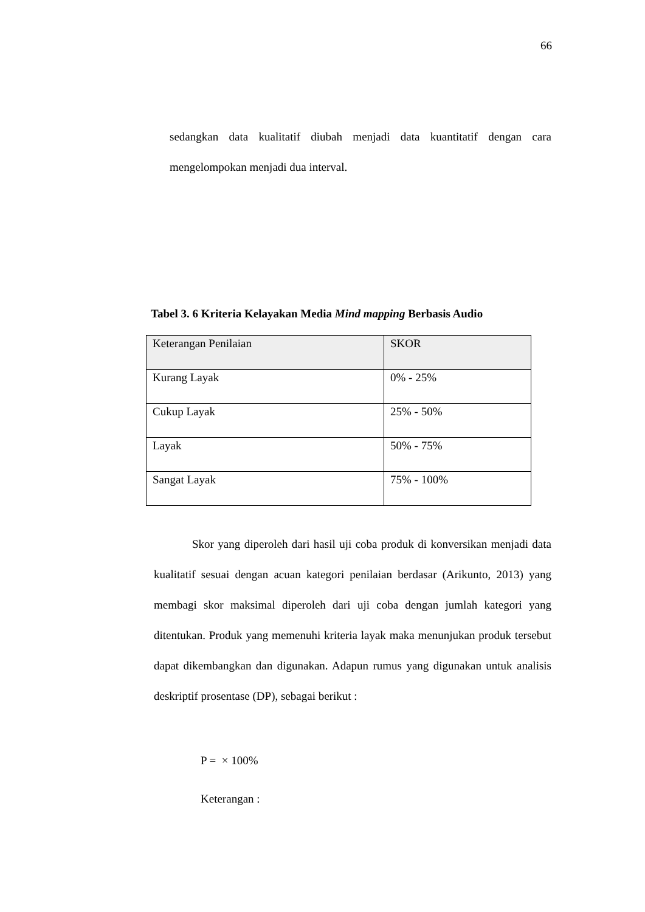66
sedangkan data kualitatif diubah menjadi data kuantitatif dengan cara mengelompokan menjadi dua interval.
Tabel 3. 6 Kriteria Kelayakan Media Mind mapping Berbasis Audio
| Keterangan Penilaian | SKOR |
| --- | --- |
| Kurang Layak | 0% - 25% |
| Cukup Layak | 25% - 50% |
| Layak | 50% - 75% |
| Sangat Layak | 75% - 100% |
Skor yang diperoleh dari hasil uji coba produk di konversikan menjadi data kualitatif sesuai dengan acuan kategori penilaian berdasar (Arikunto, 2013) yang membagi skor maksimal diperoleh dari uji coba dengan jumlah kategori yang ditentukan. Produk yang memenuhi kriteria layak maka menunjukan produk tersebut dapat dikembangkan dan digunakan. Adapun rumus yang digunakan untuk analisis deskriptif prosentase (DP), sebagai berikut :
P = × 100%
Keterangan :